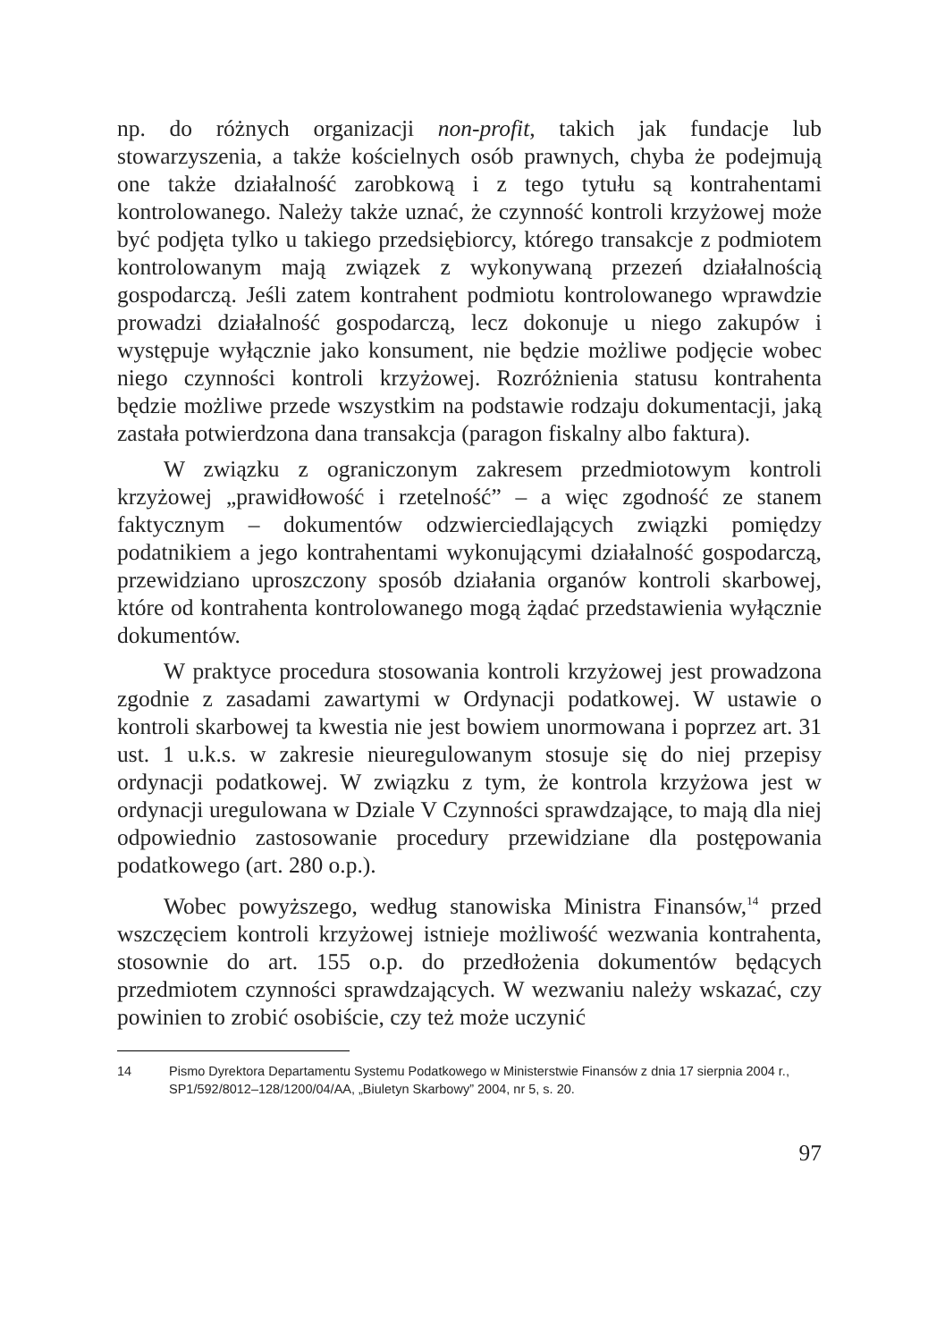np. do różnych organizacji non-profit, takich jak fundacje lub stowarzyszenia, a także kościelnych osób prawnych, chyba że podejmują one także działalność zarobkową i z tego tytułu są kontrahentami kontrolowanego. Należy także uznać, że czynność kontroli krzyżowej może być podjęta tylko u takiego przedsiębiorcy, którego transakcje z podmiotem kontrolowanym mają związek z wykonywaną przezeń działalnością gospodarczą. Jeśli zatem kontrahent podmiotu kontrolowanego wprawdzie prowadzi działalność gospodarczą, lecz dokonuje u niego zakupów i występuje wyłącznie jako konsument, nie będzie możliwe podjęcie wobec niego czynności kontroli krzyżowej. Rozróżnienia statusu kontrahenta będzie możliwe przede wszystkim na podstawie rodzaju dokumentacji, jaką zastała potwierdzona dana transakcja (paragon fiskalny albo faktura).
W związku z ograniczonym zakresem przedmiotowym kontroli krzyżowej „prawidłowość i rzetelność” – a więc zgodność ze stanem faktycznym – dokumentów odzwierciedlających związki pomiędzy podatnikiem a jego kontrahentami wykonującymi działalność gospodarczą, przewidziano uproszczony sposób działania organów kontroli skarbowej, które od kontrahenta kontrolowanego mogą żądać przedstawienia wyłącznie dokumentów.
W praktyce procedura stosowania kontroli krzyżowej jest prowadzona zgodnie z zasadami zawartymi w Ordynacji podatkowej. W ustawie o kontroli skarbowej ta kwestia nie jest bowiem unormowana i poprzez art. 31 ust. 1 u.k.s. w zakresie nieuregulowanym stosuje się do niej przepisy ordynacji podatkowej. W związku z tym, że kontrola krzyżowa jest w ordynacji uregulowana w Dziale V Czynności sprawdzające, to mają dla niej odpowiednio zastosowanie procedury przewidziane dla postępowania podatkowego (art. 280 o.p.).
Wobec powyższego, według stanowiska Ministra Finansów,<sup>14</sup> przed wszczęciem kontroli krzyżowej istnieje możliwość wezwania kontrahenta, stosownie do art. 155 o.p. do przedłożenia dokumentów będących przedmiotem czynności sprawdzających. W wezwaniu należy wskazać, czy powinien to zrobić osobiście, czy też może uczynić
14 Pismo Dyrektora Departamentu Systemu Podatkowego w Ministerstwie Finansów z dnia 17 sierpnia 2004 r., SP1/592/8012–128/1200/04/AA, „Biuletyn Skarbowy” 2004, nr 5, s. 20.
97